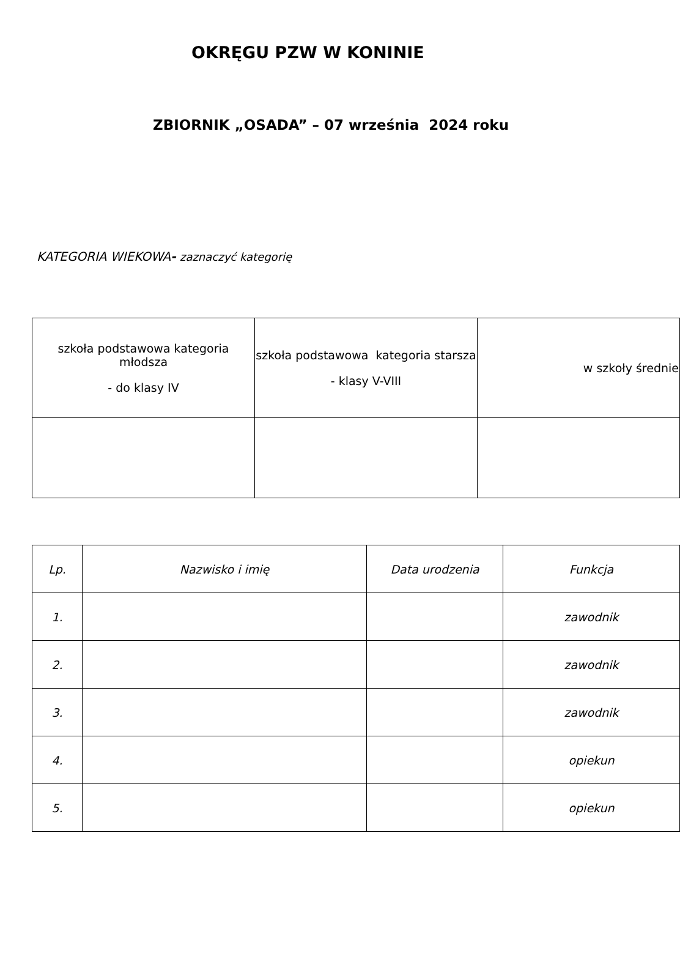OKRĘGU PZW W KONINIE
ZBIORNIK „OSADA” – 07 września 2024 roku
KATEGORIA WIEKOWA- zaznaczyć kategorię
| szkoła podstawowa kategoria młodsza - do klasy IV | szkoła podstawowa kategoria starsza - klasy V-VIII | w szkoły średnie |
| Lp. | Nazwisko i imię | Data urodzenia | Funkcja |
| --- | --- | --- | --- |
| 1. | | | zawodnik |
| 2. | | | zawodnik |
| 3. | | | zawodnik |
| 4. | | | opiekun |
| 5. | | | opiekun |